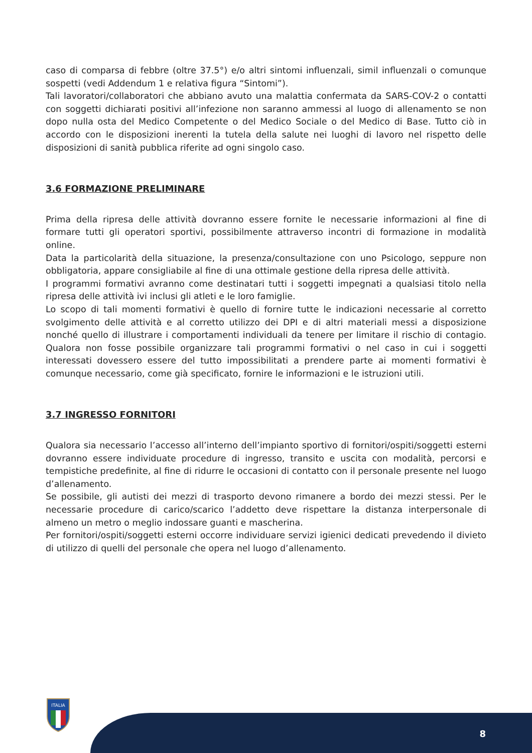caso di comparsa di febbre (oltre 37.5°) e/o altri sintomi influenzali, simil influenzali o comunque sospetti (vedi Addendum 1 e relativa figura “Sintomi”).
Tali lavoratori/collaboratori che abbiano avuto una malattia confermata da SARS-COV-2 o contatti con soggetti dichiarati positivi all’infezione non saranno ammessi al luogo di allenamento se non dopo nulla osta del Medico Competente o del Medico Sociale o del Medico di Base. Tutto ciò in accordo con le disposizioni inerenti la tutela della salute nei luoghi di lavoro nel rispetto delle disposizioni di sanità pubblica riferite ad ogni singolo caso.
3.6 FORMAZIONE PRELIMINARE
Prima della ripresa delle attività dovranno essere fornite le necessarie informazioni al fine di formare tutti gli operatori sportivi, possibilmente attraverso incontri di formazione in modalità online.
Data la particolarità della situazione, la presenza/consultazione con uno Psicologo, seppure non obbligatoria, appare consigliabile al fine di una ottimale gestione della ripresa delle attività.
I programmi formativi avranno come destinatari tutti i soggetti impegnati a qualsiasi titolo nella ripresa delle attività ivi inclusi gli atleti e le loro famiglie.
Lo scopo di tali momenti formativi è quello di fornire tutte le indicazioni necessarie al corretto svolgimento delle attività e al corretto utilizzo dei DPI e di altri materiali messi a disposizione nonché quello di illustrare i comportamenti individuali da tenere per limitare il rischio di contagio. Qualora non fosse possibile organizzare tali programmi formativi o nel caso in cui i soggetti interessati dovessero essere del tutto impossibilitati a prendere parte ai momenti formativi è comunque necessario, come già specificato, fornire le informazioni e le istruzioni utili.
3.7 INGRESSO FORNITORI
Qualora sia necessario l’accesso all’interno dell’impianto sportivo di fornitori/ospiti/soggetti esterni dovranno essere individuate procedure di ingresso, transito e uscita con modalità, percorsi e tempistiche predefinite, al fine di ridurre le occasioni di contatto con il personale presente nel luogo d’allenamento.
Se possibile, gli autisti dei mezzi di trasporto devono rimanere a bordo dei mezzi stessi. Per le necessarie procedure di carico/scarico l’addetto deve rispettare la distanza interpersonale di almeno un metro o meglio indossare guanti e mascherina.
Per fornitori/ospiti/soggetti esterni occorre individuare servizi igienici dedicati prevedendo il divieto di utilizzo di quelli del personale che opera nel luogo d’allenamento.
8
ITALIA